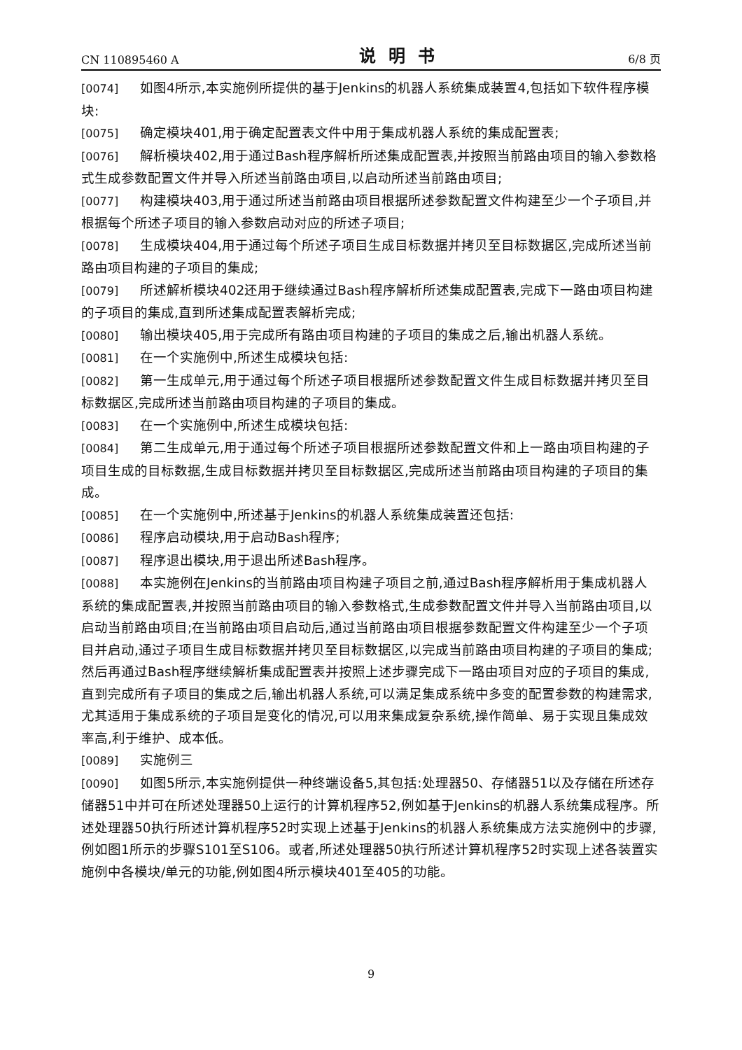CN 110895460 A 说明书 6/8 页
[0074] 如图4所示,本实施例所提供的基于Jenkins的机器人系统集成装置4,包括如下软件程序模块:
[0075] 确定模块401,用于确定配置表文件中用于集成机器人系统的集成配置表;
[0076] 解析模块402,用于通过Bash程序解析所述集成配置表,并按照当前路由项目的输入参数格式生成参数配置文件并导入所述当前路由项目,以启动所述当前路由项目;
[0077] 构建模块403,用于通过所述当前路由项目根据所述参数配置文件构建至少一个子项目,并根据每个所述子项目的输入参数启动对应的所述子项目;
[0078] 生成模块404,用于通过每个所述子项目生成目标数据并拷贝至目标数据区,完成所述当前路由项目构建的子项目的集成;
[0079] 所述解析模块402还用于继续通过Bash程序解析所述集成配置表,完成下一路由项目构建的子项目的集成,直到所述集成配置表解析完成;
[0080] 输出模块405,用于完成所有路由项目构建的子项目的集成之后,输出机器人系统。
[0081] 在一个实施例中,所述生成模块包括:
[0082] 第一生成单元,用于通过每个所述子项目根据所述参数配置文件生成目标数据并拷贝至目标数据区,完成所述当前路由项目构建的子项目的集成。
[0083] 在一个实施例中,所述生成模块包括:
[0084] 第二生成单元,用于通过每个所述子项目根据所述参数配置文件和上一路由项目构建的子项目生成的目标数据,生成目标数据并拷贝至目标数据区,完成所述当前路由项目构建的子项目的集成。
[0085] 在一个实施例中,所述基于Jenkins的机器人系统集成装置还包括:
[0086] 程序启动模块,用于启动Bash程序;
[0087] 程序退出模块,用于退出所述Bash程序。
[0088] 本实施例在Jenkins的当前路由项目构建子项目之前,通过Bash程序解析用于集成机器人系统的集成配置表,并按照当前路由项目的输入参数格式,生成参数配置文件并导入当前路由项目,以启动当前路由项目;在当前路由项目启动后,通过当前路由项目根据参数配置文件构建至少一个子项目并启动,通过子项目生成目标数据并拷贝至目标数据区,以完成当前路由项目构建的子项目的集成;然后再通过Bash程序继续解析集成配置表并按照上述步骤完成下一路由项目对应的子项目的集成,直到完成所有子项目的集成之后,输出机器人系统,可以满足集成系统中多变的配置参数的构建需求,尤其适用于集成系统的子项目是变化的情况,可以用来集成复杂系统,操作简单、易于实现且集成效率高,利于维护、成本低。
[0089] 实施例三
[0090] 如图5所示,本实施例提供一种终端设备5,其包括:处理器50、存储器51以及存储在所述存储器51中并可在所述处理器50上运行的计算机程序52,例如基于Jenkins的机器人系统集成程序。所述处理器50执行所述计算机程序52时实现上述基于Jenkins的机器人系统集成方法实施例中的步骤,例如图1所示的步骤S101至S106。或者,所述处理器50执行所述计算机程序52时实现上述各装置实施例中各模块/单元的功能,例如图4所示模块401至405的功能。
9